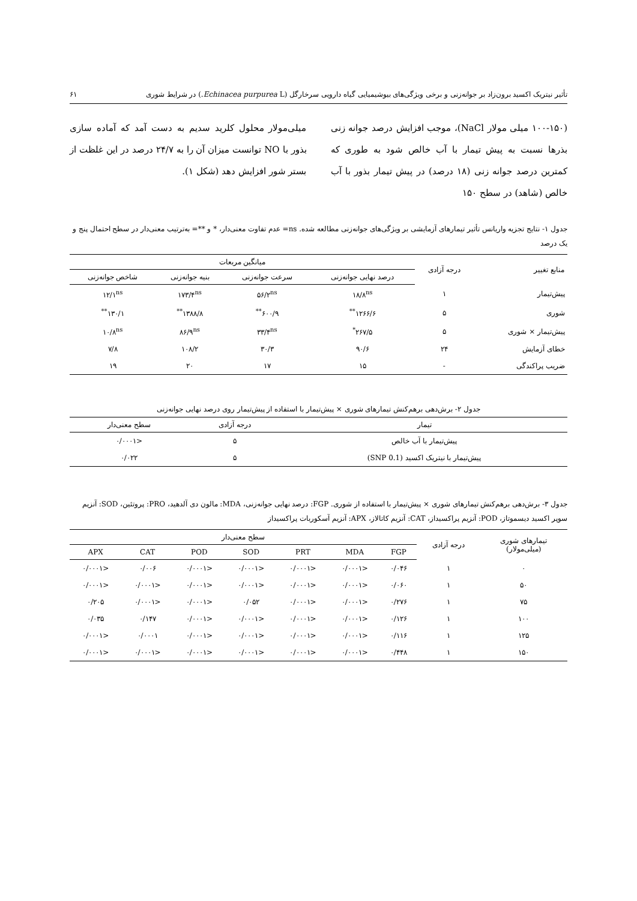تأثیر نیتریک اکسید برون‌زاد بر جوانه‌زنی و برخی ویژگی‌های بیوشیمیایی گیاه دارویی سرخارگل (Echinacea purpurea L.) در شرایط شوری ۶۱
(۱۰۰-۱۵۰ میلی مولار NaCl)، موجب افزایش درصد جوانه زنی بذرها نسبت به پیش تیمار با آب خالص شود به طوری که کمترین درصد جوانه زنی (۱۸ درصد) در پیش تیمار بذور با آب خالص (شاهد) در سطح ۱۵۰
میلی‌مولار محلول کلرید سدیم به دست آمد که آماده سازی بذور با NO توانست میزان آن را به ۲۴/۷ درصد در این غلظت از بستر شور افزایش دهد (شکل ۱).
جدول ۱- نتایج تجزیه واریانس تأثیر تیمارهای آزمایشی بر ویژگی‌های جوانه‌زنی مطالعه شده. ns= عدم تفاوت معنی‌دار، * و **= به‌ترتیب معنی‌دار در سطح احتمال پنج و یک درصد
| منابع تغییر | درجه آزادی | میانگین مربعات | | | |
| --- | --- | --- | --- | --- | --- |
| | | درصد نهایی جوانه‌زنی | سرعت جوانه‌زنی | بنیه جوانه‌زنی | شاخص جوانه‌زنی |
| پیش‌تیمار | ۱ | ۱۸/۸<sup>ns</sup> | ۵۶/۲<sup>ns</sup> | ۱۷۳/۴<sup>ns</sup> | ۱۲/۱<sup>ns</sup> |
| شوری | ۵ | ۱۲۶۶/۶<sup>**</sup> | ۶۰۰/۹<sup>**</sup> | ۱۳۸۸/۸<sup>**</sup> | ۱۳۰/۱<sup>**</sup> |
| پیش‌تیمار × شوری | ۵ | ۲۶۷/۵<sup>*</sup> | ۳۳/۴<sup>ns</sup> | ۸۶/۹<sup>ns</sup> | ۱۰/۸<sup>ns</sup> |
| خطای آزمایش | ۲۴ | ۹۰/۶ | ۳۰/۳ | ۱۰۸/۲ | ۷/۸ |
| ضریب پراکندگی | - | ۱۵ | ۱۷ | ۲۰ | ۱۹ |
جدول ۲- برش‌دهی برهم‌کنش تیمارهای شوری × پیش‌تیمار با استفاده از پیش‌تیمار روی درصد نهایی جوانه‌زنی
| تیمار | درجه آزادی | سطح معنی‌دار |
| --- | --- | --- |
| پیش‌تیمار با آب خالص | ۵ | <۰/۰۰۰۱ |
| پیش‌تیمار با نیتریک اکسید (SNP 0.1) | ۵ | ۰/۰۲۲ |
جدول ۳- برش‌دهی برهم‌کنش تیمارهای شوری × پیش‌تیمار با استفاده از شوری. FGP: درصد نهایی جوانه‌زنی، MDA: مالون دی آلدهید، PRO: پروتئین، SOD: آنزیم سوپر اکسید دیسموتاز، POD: آنزیم پراکسیداز، CAT: آنزیم کاتالاز، APX: آنزیم آسکوربات پراکسیداز
| تیمارهای شوری (میلی‌مولار) | درجه آزادی | سطح معنی‌دار | | | | | | |
| --- | --- | --- | --- | --- | --- | --- | --- | --- |
| | | FGP | MDA | PRT | SOD | POD | CAT | APX |
| ۰ | ۱ | ۰/۰۴۶ | <۰/۰۰۰۱ | <۰/۰۰۰۱ | <۰/۰۰۰۱ | <۰/۰۰۰۱ | ۰/۰۰۶ | <۰/۰۰۰۱ |
| ۵۰ | ۱ | ۰/۰۶۰ | <۰/۰۰۰۱ | <۰/۰۰۰۱ | <۰/۰۰۰۱ | <۰/۰۰۰۱ | <۰/۰۰۰۱ | <۰/۰۰۰۱ |
| ۷۵ | ۱ | ۰/۲۷۶ | <۰/۰۰۰۱ | <۰/۰۰۰۱ | ۰/۰۵۲ | <۰/۰۰۰۱ | <۰/۰۰۰۱ | ۰/۲۰۵ |
| ۱۰۰ | ۱ | ۰/۱۲۶ | <۰/۰۰۰۱ | <۰/۰۰۰۱ | <۰/۰۰۰۱ | <۰/۰۰۰۱ | ۰/۱۴۷ | ۰/۰۳۵ |
| ۱۲۵ | ۱ | ۰/۱۱۶ | <۰/۰۰۰۱ | <۰/۰۰۰۱ | <۰/۰۰۰۱ | <۰/۰۰۰۱ | ۰/۰۰۰۱ | <۰/۰۰۰۱ |
| ۱۵۰ | ۱ | ۰/۴۴۸ | <۰/۰۰۰۱ | <۰/۰۰۰۱ | <۰/۰۰۰۱ | <۰/۰۰۰۱ | <۰/۰۰۰۱ | <۰/۰۰۰۱ |